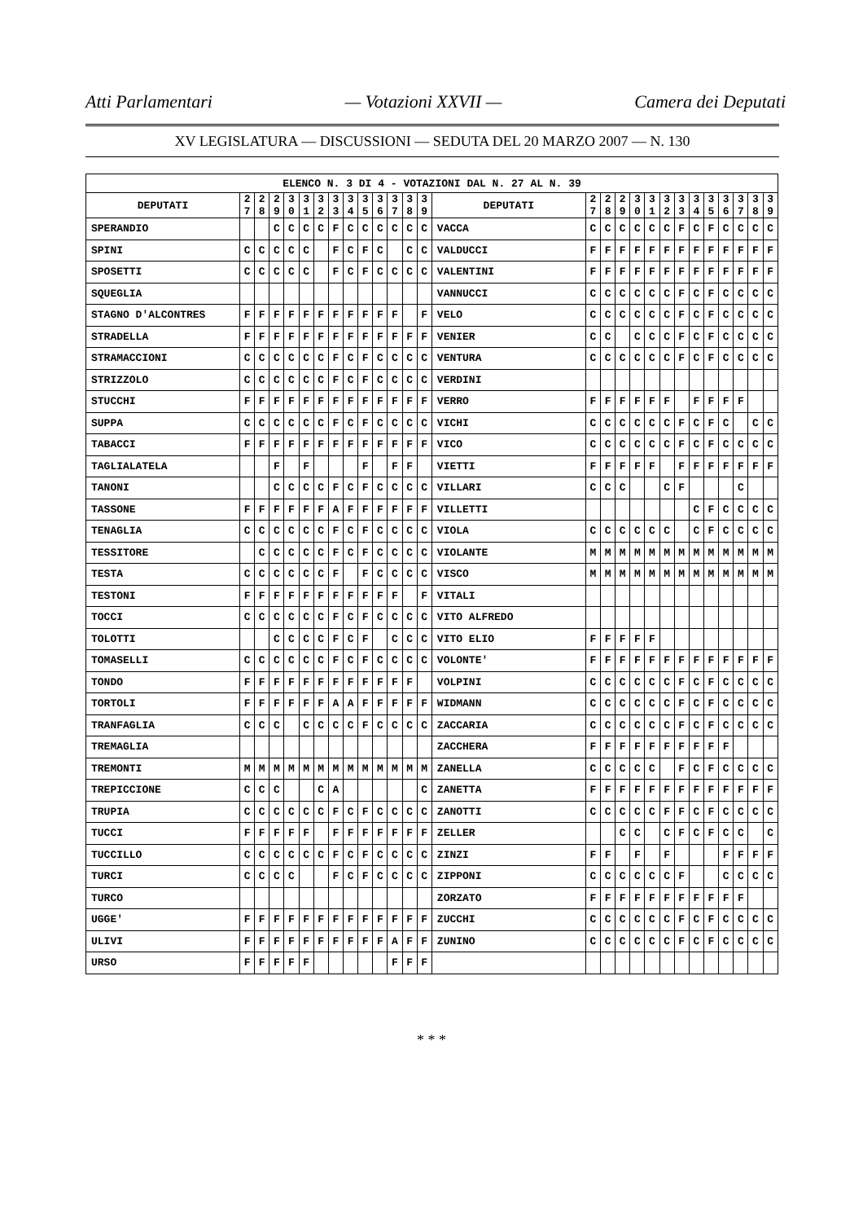Atti Parlamentari — Votazioni XXVII — Camera dei Deputati
XV LEGISLATURA — DISCUSSIONI — SEDUTA DEL 20 MARZO 2007 — N. 130
| ELENCO N. 3 DI 4 - VOTAZIONI DAL N. 27 AL N. 39 | | | | | | | | | | | | | | | | | | | | | | | | | | | |
| --- | --- | --- | --- | --- | --- | --- | --- | --- | --- | --- | --- | --- | --- | --- | --- | --- | --- | --- | --- | --- | --- | --- | --- | --- | --- | --- | --- |
| DEPUTATI | 2 7 | 2 8 | 2 9 | 3 0 | 3 1 | 3 2 | 3 3 | 3 4 | 3 5 | 3 6 | 3 7 | 3 8 | 3 9 | DEPUTATI | 2 7 | 2 8 | 2 9 | 3 0 | 3 1 | 3 2 | 3 3 | 3 4 | 3 5 | 3 6 | 3 7 | 3 8 | 3 9 |
| SPERANDIO | | | C | C | C | C | F | C | C | C | C | C | C | VACCA | C | C | C | C | C | C | F | C | F | C | C | C | C |
| SPINI | C | C | C | C | C | | F | C | F | C | | C | C | VALDUCCI | F | F | F | F | F | F | F | F | F | F | F | F | F |
| SPOSETTI | C | C | C | C | C | | F | C | F | C | C | C | C | VALENTINI | F | F | F | F | F | F | F | F | F | F | F | F | F |
| SQUEGLIA | | | | | | | | | | | | | | VANNUCCI | C | C | C | C | C | C | F | C | F | C | C | C | C |
| STAGNO D'ALCONTRES | F | F | F | F | F | F | F | F | F | F | F | | F | VELO | C | C | C | C | C | C | F | C | F | C | C | C | C |
| STRADELLA | F | F | F | F | F | F | F | F | F | F | F | F | F | VENIER | C | C | | C | C | C | F | C | F | C | C | C | C |
| STRAMACCIONI | C | C | C | C | C | C | F | C | F | C | C | C | C | VENTURA | C | C | C | C | C | C | F | C | F | C | C | C | C |
| STRIZZOLO | C | C | C | C | C | C | F | C | F | C | C | C | C | VERDINI | | | | | | | | | | | | | |
| STUCCHI | F | F | F | F | F | F | F | F | F | F | F | F | F | VERRO | F | F | F | F | F | F | | F | F | F | F | | |
| SUPPA | C | C | C | C | C | C | F | C | F | C | C | C | C | VICHI | C | C | C | C | C | C | F | C | F | C | | C | C |
| TABACCI | F | F | F | F | F | F | F | F | F | F | F | F | F | VICO | C | C | C | C | C | C | F | C | F | C | C | C | C |
| TAGLIALATELA | | | F | | F | | | | F | | F | F | | VIETTI | F | F | F | F | F | | F | F | F | F | F | F | F |
| TANONI | | | C | C | C | C | F | C | F | C | C | C | C | VILLARI | C | C | C | | | C | F | | | | C | | |
| TASSONE | F | F | F | F | F | F | A | F | F | F | F | F | F | VILLETTI | | | | | | | | C | F | C | C | C | C |
| TENAGLIA | C | C | C | C | C | C | F | C | F | C | C | C | C | VIOLA | C | C | C | C | C | C | | C | F | C | C | C | C |
| TESSITORE | | C | C | C | C | C | F | C | F | C | C | C | C | VIOLANTE | M | M | M | M | M | M | M | M | M | M | M | M | M |
| TESTA | C | C | C | C | C | C | F | | F | C | C | C | C | VISCO | M | M | M | M | M | M | M | M | M | M | M | M | M |
| TESTONI | F | F | F | F | F | F | F | F | F | F | F | | F | VITALI | | | | | | | | | | | | | |
| TOCCI | C | C | C | C | C | C | F | C | F | C | C | C | C | VITO ALFREDO | | | | | | | | | | | | | |
| TOLOTTI | | | C | C | C | C | F | C | F | | C | C | C | VITO ELIO | F | F | F | F | F | | | | | | | | |
| TOMASELLI | C | C | C | C | C | C | F | C | F | C | C | C | C | VOLONTE' | F | F | F | F | F | F | F | F | F | F | F | F | F |
| TONDO | F | F | F | F | F | F | F | F | F | F | F | F | | VOLPINI | C | C | C | C | C | C | F | C | F | C | C | C | C |
| TORTOLI | F | F | F | F | F | F | A | A | F | F | F | F | F | WIDMANN | C | C | C | C | C | C | F | C | F | C | C | C | C |
| TRANFAGLIA | C | C | C | | C | C | C | C | F | C | C | C | C | ZACCARIA | C | C | C | C | C | C | F | C | F | C | C | C | C |
| TREMAGLIA | | | | | | | | | | | | | | ZACCHERA | F | F | F | F | F | F | F | F | F | F | | | |
| TREMONTI | M | M | M | M | M | M | M | M | M | M | M | M | M | ZANELLA | C | C | C | C | C | | F | C | F | C | C | C | C |
| TREPICCIONE | C | C | C | | | C | A | | | | | | C | ZANETTA | F | F | F | F | F | F | F | F | F | F | F | F | F |
| TRUPIA | C | C | C | C | C | C | F | C | F | C | C | C | C | ZANOTTI | C | C | C | C | C | F | F | C | F | C | C | C | C |
| TUCCI | F | F | F | F | F | | F | F | F | F | F | F | F | ZELLER | | | C | C | | C | F | C | F | C | C | | C |
| TUCCILLO | C | C | C | C | C | C | F | C | F | C | C | C | C | ZINZI | F | F | | F | | F | | | | F | F | F | F |
| TURCI | C | C | C | C | | | F | C | F | C | C | C | C | ZIPPONI | C | C | C | C | C | C | F | | | C | C | C | C |
| TURCO | | | | | | | | | | | | | | ZORZATO | F | F | F | F | F | F | F | F | F | F | F | | |
| UGGE' | F | F | F | F | F | F | F | F | F | F | F | F | F | ZUCCHI | C | C | C | C | C | C | F | C | F | C | C | C | C |
| ULIVI | F | F | F | F | F | F | F | F | F | F | A | F | F | ZUNINO | C | C | C | C | C | C | F | C | F | C | C | C | C |
| URSO | F | F | F | F | F | | | | | | F | F | F | | | | | | | | | | | | | | |
* * *